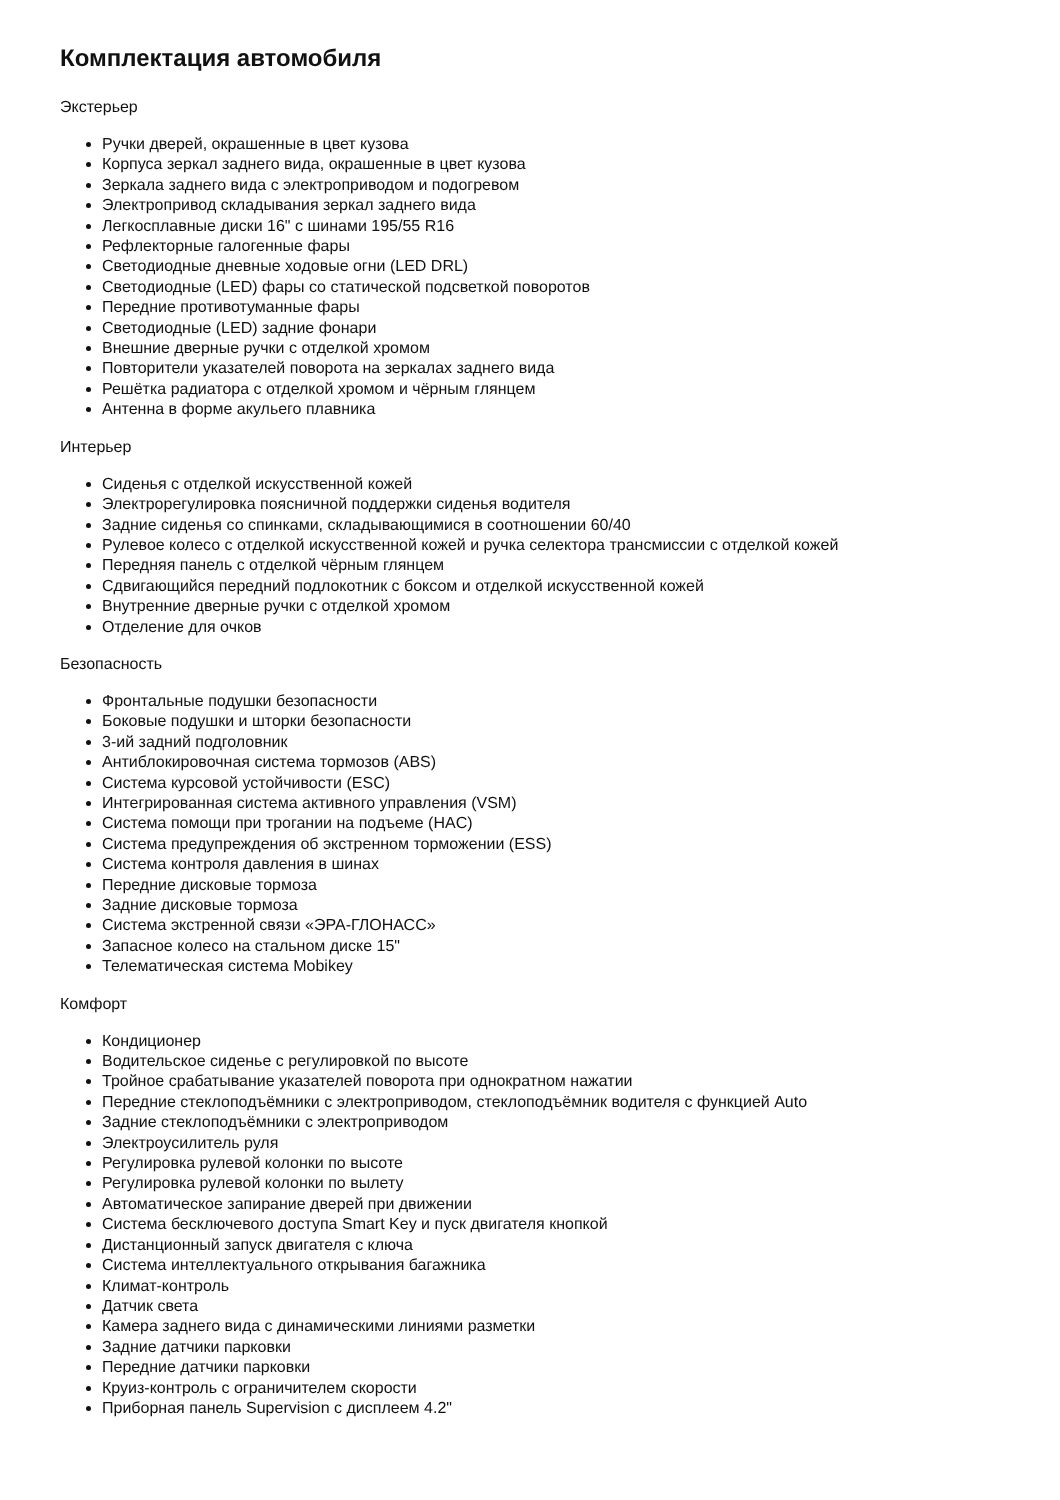Комплектация автомобиля
Экстерьер
Ручки дверей, окрашенные в цвет кузова
Корпуса зеркал заднего вида, окрашенные в цвет кузова
Зеркала заднего вида с электроприводом и подогревом
Электропривод складывания зеркал заднего вида
Легкосплавные диски 16" с шинами 195/55 R16
Рефлекторные галогенные фары
Светодиодные дневные ходовые огни (LED DRL)
Светодиодные (LED) фары со статической подсветкой поворотов
Передние противотуманные фары
Светодиодные (LED) задние фонари
Внешние дверные ручки с отделкой хромом
Повторители указателей поворота на зеркалах заднего вида
Решётка радиатора с отделкой хромом и чёрным глянцем
Антенна в форме акульего плавника
Интерьер
Сиденья с отделкой искусственной кожей
Электрорегулировка поясничной поддержки сиденья водителя
Задние сиденья со спинками, складывающимися в соотношении 60/40
Рулевое колесо с отделкой искусственной кожей и ручка селектора трансмиссии с отделкой кожей
Передняя панель с отделкой чёрным глянцем
Сдвигающийся передний подлокотник с боксом и отделкой искусственной кожей
Внутренние дверные ручки с отделкой хромом
Отделение для очков
Безопасность
Фронтальные подушки безопасности
Боковые подушки и шторки безопасности
3-ий задний подголовник
Антиблокировочная система тормозов (ABS)
Система курсовой устойчивости (ESC)
Интегрированная система активного управления (VSM)
Система помощи при трогании на подъеме (HAC)
Система предупреждения об экстренном торможении (ESS)
Система контроля давления в шинах
Передние дисковые тормоза
Задние дисковые тормоза
Система экстренной связи «ЭРА-ГЛОНАСС»
Запасное колесо на стальном диске 15"
Телематическая система Mobikey
Комфорт
Кондиционер
Водительское сиденье с регулировкой по высоте
Тройное срабатывание указателей поворота при однократном нажатии
Передние стеклоподъёмники с электроприводом, стеклоподъёмник водителя с функцией Auto
Задние стеклоподъёмники с электроприводом
Электроусилитель руля
Регулировка рулевой колонки по высоте
Регулировка рулевой колонки по вылету
Автоматическое запирание дверей при движении
Система бесключевого доступа Smart Key и пуск двигателя кнопкой
Дистанционный запуск двигателя с ключа
Система интеллектуального открывания багажника
Климат-контроль
Датчик света
Камера заднего вида с динамическими линиями разметки
Задние датчики парковки
Передние датчики парковки
Круиз-контроль с ограничителем скорости
Приборная панель Supervision с дисплеем 4.2"